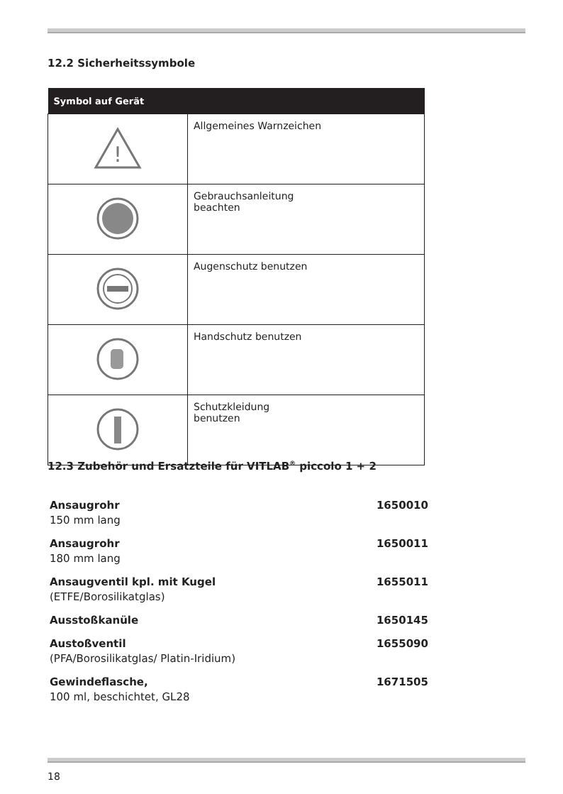12.2 Sicherheitssymbole
| Symbol auf Gerät | |
| --- | --- |
| ! | Allgemeines Warnzeichen |
| | Gebrauchsanleitung beachten |
| | Augenschutz benutzen |
| | Handschutz benutzen |
| | Schutzkleidung benutzen |
12.3 Zubehör und Ersatzteile für VITLAB<sup>®</sup> piccolo 1 + 2
| Ansaugrohr 150 mm lang | 1650010 |
| Ansaugrohr 180 mm lang | 1650011 |
| Ansaugventil kpl. mit Kugel (ETFE/Borosilikatglas) | 1655011 |
| Ausstoßkanüle | 1650145 |
| Austoßventil (PFA/Borosilikatglas/ Platin-Iridium) | 1655090 |
| Gewindeflasche, 100 ml, beschichtet, GL28 | 1671505 |
18